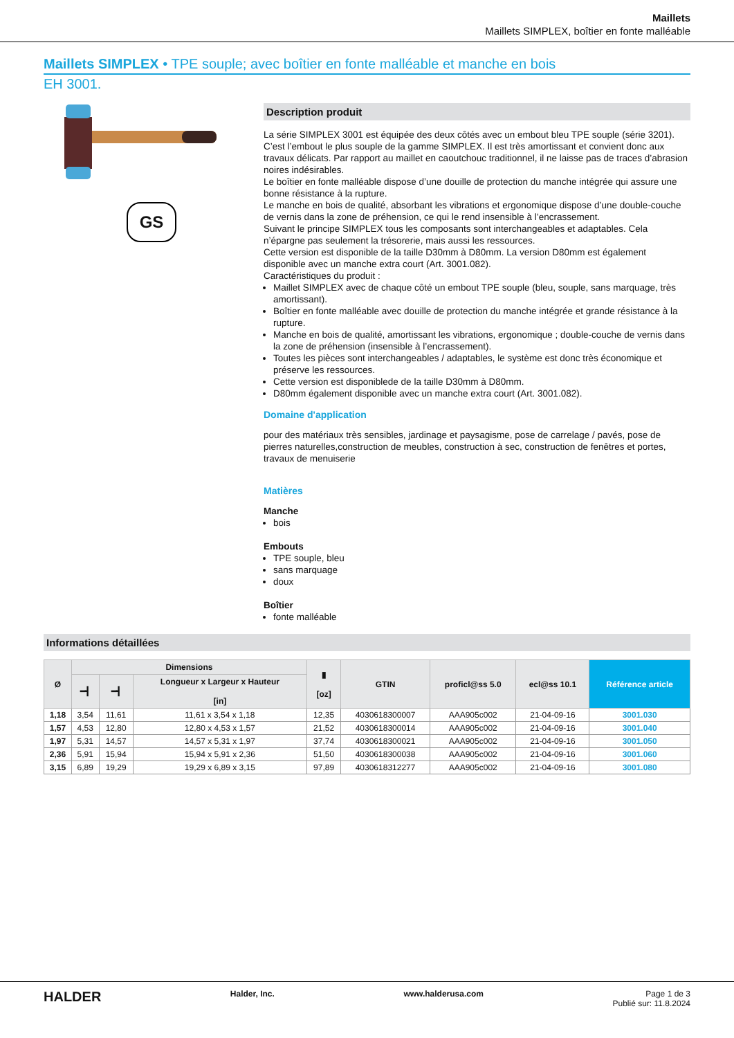Maillets
Maillets SIMPLEX, boîtier en fonte malléable
Maillets SIMPLEX • TPE souple; avec boîtier en fonte malléable et manche en bois
EH 3001.
GS
Description produit
La série SIMPLEX 3001 est équipée des deux côtés avec un embout bleu TPE souple (série 3201).
C’est l’embout le plus souple de la gamme SIMPLEX. Il est très amortissant et convient donc aux travaux délicats. Par rapport au maillet en caoutchouc traditionnel, il ne laisse pas de traces d’abrasion noires indésirables.
Le boîtier en fonte malléable dispose d’une douille de protection du manche intégrée qui assure une bonne résistance à la rupture.
Le manche en bois de qualité, absorbant les vibrations et ergonomique dispose d’une double-couche de vernis dans la zone de préhension, ce qui le rend insensible à l’encrassement.
Suivant le principe SIMPLEX tous les composants sont interchangeables et adaptables. Cela n’épargne pas seulement la trésorerie, mais aussi les ressources.
Cette version est disponible de la taille D30mm à D80mm. La version D80mm est également disponible avec un manche extra court (Art. 3001.082).
Caractéristiques du produit :
Maillet SIMPLEX avec de chaque côté un embout TPE souple (bleu, souple, sans marquage, très amortissant).
Boîtier en fonte malléable avec douille de protection du manche intégrée et grande résistance à la rupture.
Manche en bois de qualité, amortissant les vibrations, ergonomique ; double-couche de vernis dans la zone de préhension (insensible à l’encrassement).
Toutes les pièces sont interchangeables / adaptables, le système est donc très économique et préserve les ressources.
Cette version est disponiblede de la taille D30mm à D80mm.
D80mm également disponible avec un manche extra court (Art. 3001.082).
Domaine d'application
pour des matériaux très sensibles, jardinage et paysagisme, pose de carrelage / pavés, pose de pierres naturelles,construction de meubles, construction à sec, construction de fenêtres et portes, travaux de menuiserie
Matières
Manche
bois
Embouts
TPE souple, bleu
sans marquage
doux
Boîtier
fonte malléable
Informations détaillées
| Ø | Dimensions | | | ▮ [oz] | GTIN | proficl@ss 5.0 | ecl@ss 10.1 | Référence article |
| --- | --- | --- | --- | --- | --- | --- | --- | --- |
| | ━┫ | ━┫ | Longueur x Largeur x Hauteur [in] | | | | | |
| 1,18 | 3,54 | 11,61 | 11,61 x 3,54 x 1,18 | 12,35 | 4030618300007 | AAA905c002 | 21-04-09-16 | 3001.030 |
| 1,57 | 4,53 | 12,80 | 12,80 x 4,53 x 1,57 | 21,52 | 4030618300014 | AAA905c002 | 21-04-09-16 | 3001.040 |
| 1,97 | 5,31 | 14,57 | 14,57 x 5,31 x 1,97 | 37,74 | 4030618300021 | AAA905c002 | 21-04-09-16 | 3001.050 |
| 2,36 | 5,91 | 15,94 | 15,94 x 5,91 x 2,36 | 51,50 | 4030618300038 | AAA905c002 | 21-04-09-16 | 3001.060 |
| 3,15 | 6,89 | 19,29 | 19,29 x 6,89 x 3,15 | 97,89 | 4030618312277 | AAA905c002 | 21-04-09-16 | 3001.080 |
HALDER Halder, Inc. www.halderusa.com Page 1 de 3
Publié sur: 11.8.2024